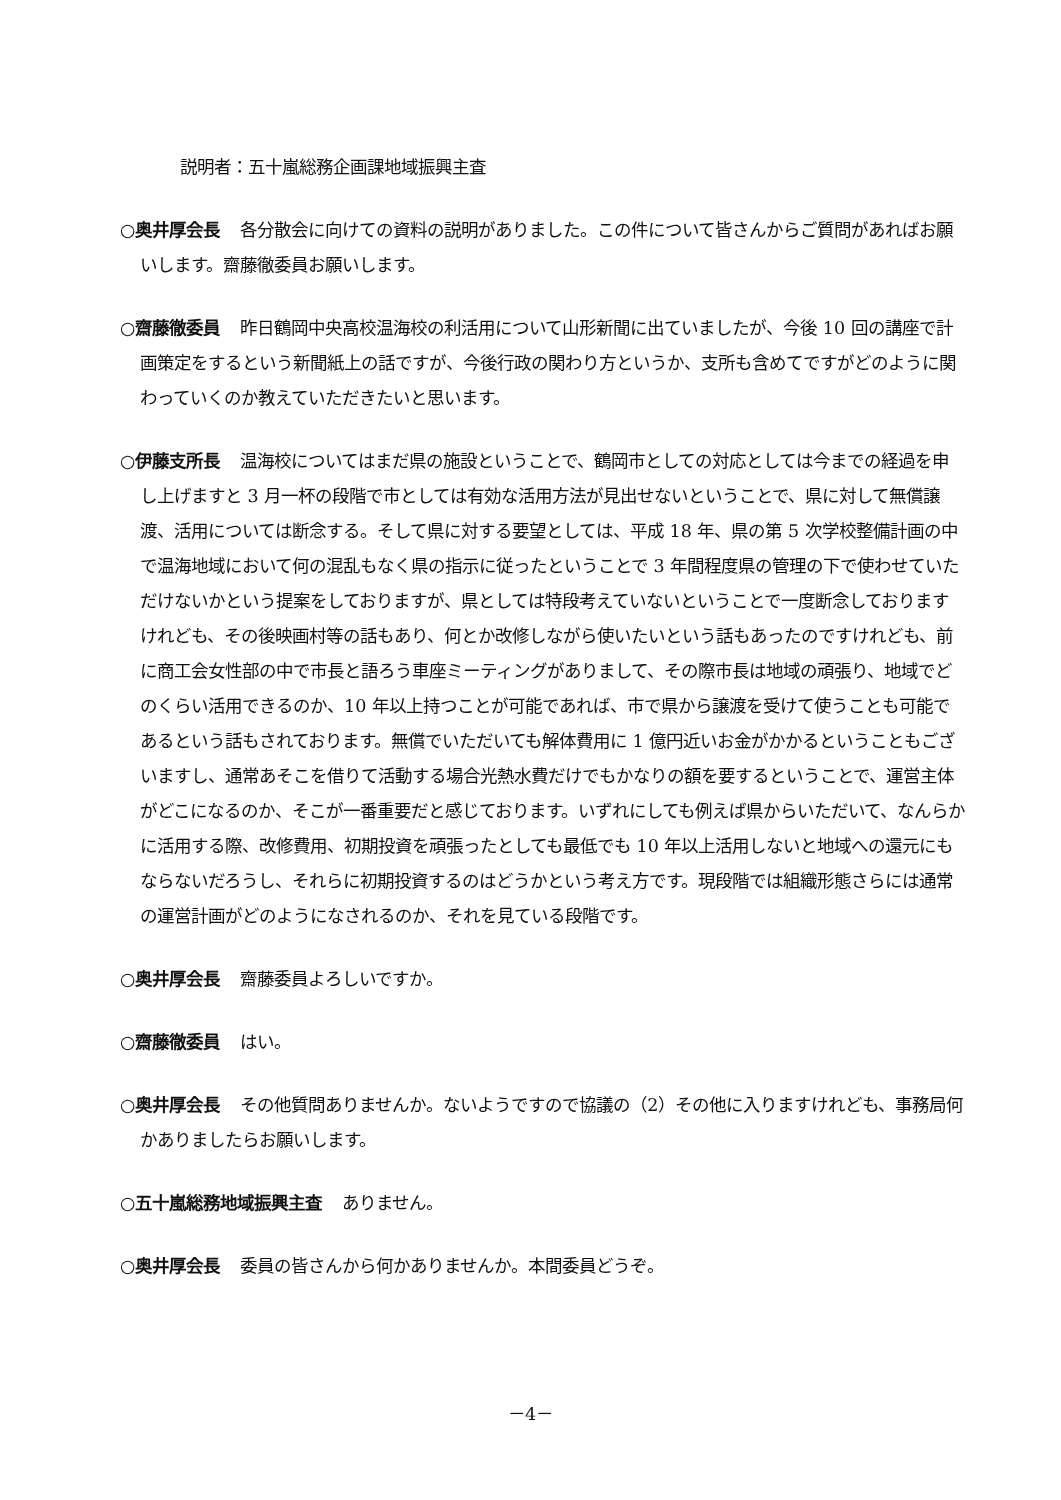説明者：五十嵐総務企画課地域振興主査
○奥井厚会長 各分散会に向けての資料の説明がありました。この件について皆さんからご質問があればお願いします。齋藤徹委員お願いします。
○齋藤徹委員 昨日鶴岡中央高校温海校の利活用について山形新聞に出ていましたが、今後 10 回の講座で計画策定をするという新聞紙上の話ですが、今後行政の関わり方というか、支所も含めてですがどのように関わっていくのか教えていただきたいと思います。
○伊藤支所長 温海校についてはまだ県の施設ということで、鶴岡市としての対応としては今までの経過を申し上げますと 3 月一杯の段階で市としては有効な活用方法が見出せないということで、県に対して無償譲渡、活用については断念する。そして県に対する要望としては、平成 18 年、県の第 5 次学校整備計画の中で温海地域において何の混乱もなく県の指示に従ったということで 3 年間程度県の管理の下で使わせていただけないかという提案をしておりますが、県としては特段考えていないということで一度断念しておりますけれども、その後映画村等の話もあり、何とか改修しながら使いたいという話もあったのですけれども、前に商工会女性部の中で市長と語ろう車座ミーティングがありまして、その際市長は地域の頑張り、地域でどのくらい活用できるのか、10 年以上持つことが可能であれば、市で県から譲渡を受けて使うことも可能であるという話もされております。無償でいただいても解体費用に 1 億円近いお金がかかるということもございますし、通常あそこを借りて活動する場合光熱水費だけでもかなりの額を要するということで、運営主体がどこになるのか、そこが一番重要だと感じております。いずれにしても例えば県からいただいて、なんらかに活用する際、改修費用、初期投資を頑張ったとしても最低でも 10 年以上活用しないと地域への還元にもならないだろうし、それらに初期投資するのはどうかという考え方です。現段階では組織形態さらには通常の運営計画がどのようになされるのか、それを見ている段階です。
○奥井厚会長 齋藤委員よろしいですか。
○齋藤徹委員 はい。
○奥井厚会長 その他質問ありませんか。ないようですので協議の（2）その他に入りますけれども、事務局何かありましたらお願いします。
○五十嵐総務地域振興主査 ありません。
○奥井厚会長 委員の皆さんから何かありませんか。本間委員どうぞ。
－4－